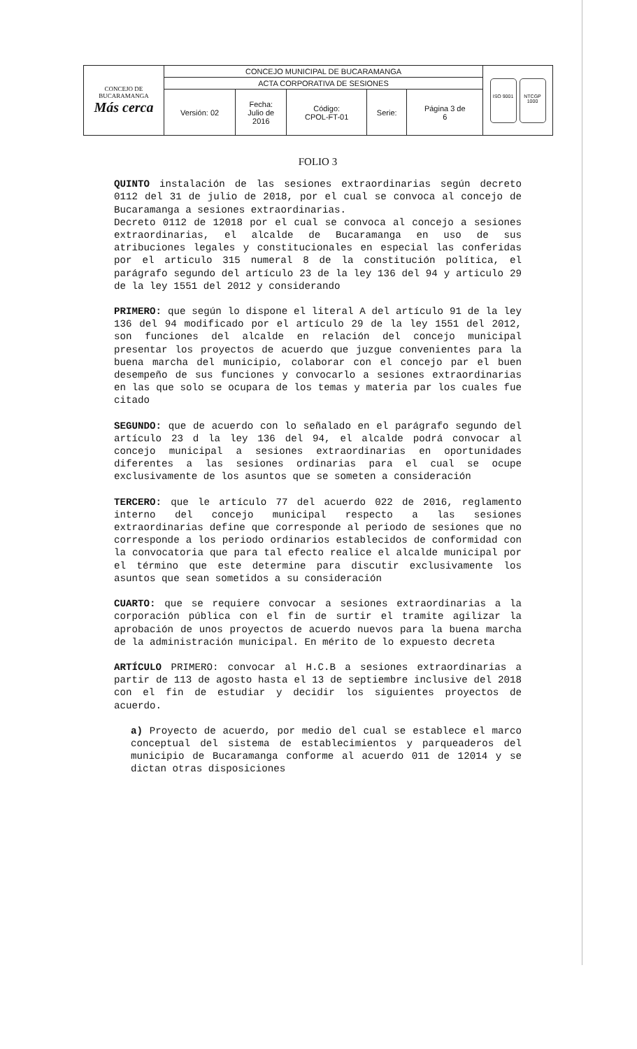| CONCEJO DE BUCARAMANGA Más cerca | CONCEJO MUNICIPAL DE BUCARAMANGA | | | | | ISO 9001 NTCGP 1000 |
| | ACTA CORPORATIVA DE SESIONES | | | | | |
| | Versión: 02 | Fecha: Julio de 2016 | Código: CPOL-FT-01 | Serie: | Página 3 de 6 | |
FOLIO 3
QUINTO instalación de las sesiones extraordinarias según decreto 0112 del 31 de julio de 2018, por el cual se convoca al concejo de Bucaramanga a sesiones extraordinarias.
Decreto 0112 de 12018 por el cual se convoca al concejo a sesiones extraordinarias, el alcalde de Bucaramanga en uso de sus atribuciones legales y constitucionales en especial las conferidas por el articulo 315 numeral 8 de la constitución política, el parágrafo segundo del artículo 23 de la ley 136 del 94 y articulo 29 de la ley 1551 del 2012 y considerando
PRIMERO: que según lo dispone el literal A del artículo 91 de la ley 136 del 94 modificado por el artículo 29 de la ley 1551 del 2012, son funciones del alcalde en relación del concejo municipal presentar los proyectos de acuerdo que juzgue convenientes para la buena marcha del municipio, colaborar con el concejo par el buen desempeño de sus funciones y convocarlo a sesiones extraordinarias en las que solo se ocupara de los temas y materia par los cuales fue citado
SEGUNDO: que de acuerdo con lo señalado en el parágrafo segundo del artículo 23 d la ley 136 del 94, el alcalde podrá convocar al concejo municipal a sesiones extraordinarias en oportunidades diferentes a las sesiones ordinarias para el cual se ocupe exclusivamente de los asuntos que se someten a consideración
TERCERO: que le artículo 77 del acuerdo 022 de 2016, reglamento interno del concejo municipal respecto a las sesiones extraordinarias define que corresponde al periodo de sesiones que no corresponde a los periodo ordinarios establecidos de conformidad con la convocatoria que para tal efecto realice el alcalde municipal por el término que este determine para discutir exclusivamente los asuntos que sean sometidos a su consideración
CUARTO: que se requiere convocar a sesiones extraordinarias a la corporación pública con el fin de surtir el tramite agilizar la aprobación de unos proyectos de acuerdo nuevos para la buena marcha de la administración municipal. En mérito de lo expuesto decreta
ARTÍCULO PRIMERO: convocar al H.C.B a sesiones extraordinarias a partir de 113 de agosto hasta el 13 de septiembre inclusive del 2018 con el fin de estudiar y decidir los siguientes proyectos de acuerdo.
a) Proyecto de acuerdo, por medio del cual se establece el marco conceptual del sistema de establecimientos y parqueaderos del municipio de Bucaramanga conforme al acuerdo 011 de 12014 y se dictan otras disposiciones